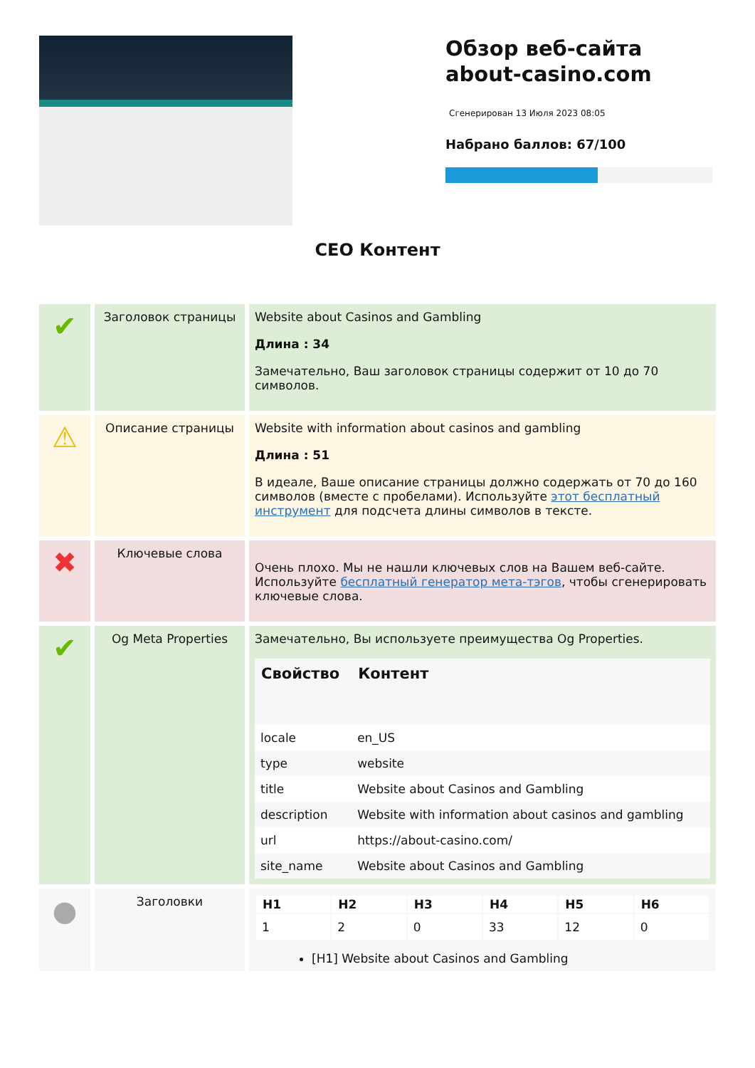Обзор веб-сайта about-casino.com
Сгенерирован 13 Июля 2023 08:05
Набрано баллов: 67/100
CEO Контент
| ✔ | Заголовок страницы | Website about Casinos and Gambling Длина : 34 Замечательно, Ваш заголовок страницы содержит от 10 до 70 символов. |
| ⚠ | Описание страницы | Website with information about casinos and gambling Длина : 51 В идеале, Ваше описание страницы должно содержать от 70 до 160 символов (вместе с пробелами). Используйте этот бесплатный инструмент для подсчета длины символов в тексте. |
| ✖ | Ключевые слова | Очень плохо. Мы не нашли ключевых слов на Вашем веб-сайте. Используйте бесплатный генератор мета-тэгов , чтобы сгенерировать ключевые слова. |
| ✔ | Og Meta Properties | Замечательно, Вы используете преимущества Og Properties. / Свойство / Контент / / --- / --- / / locale / en_US / / type / website / / title / Website about Casinos and Gambling / / description / Website with information about casinos and gambling / / url / https://about-casino.com/ / / site_name / Website about Casinos and Gambling / |
| ● | Заголовки | / H1 / H2 / H3 / H4 / H5 / H6 / / --- / --- / --- / --- / --- / --- / / 1 / 2 / 0 / 33 / 12 / 0 / [H1] Website about Casinos and Gambling |